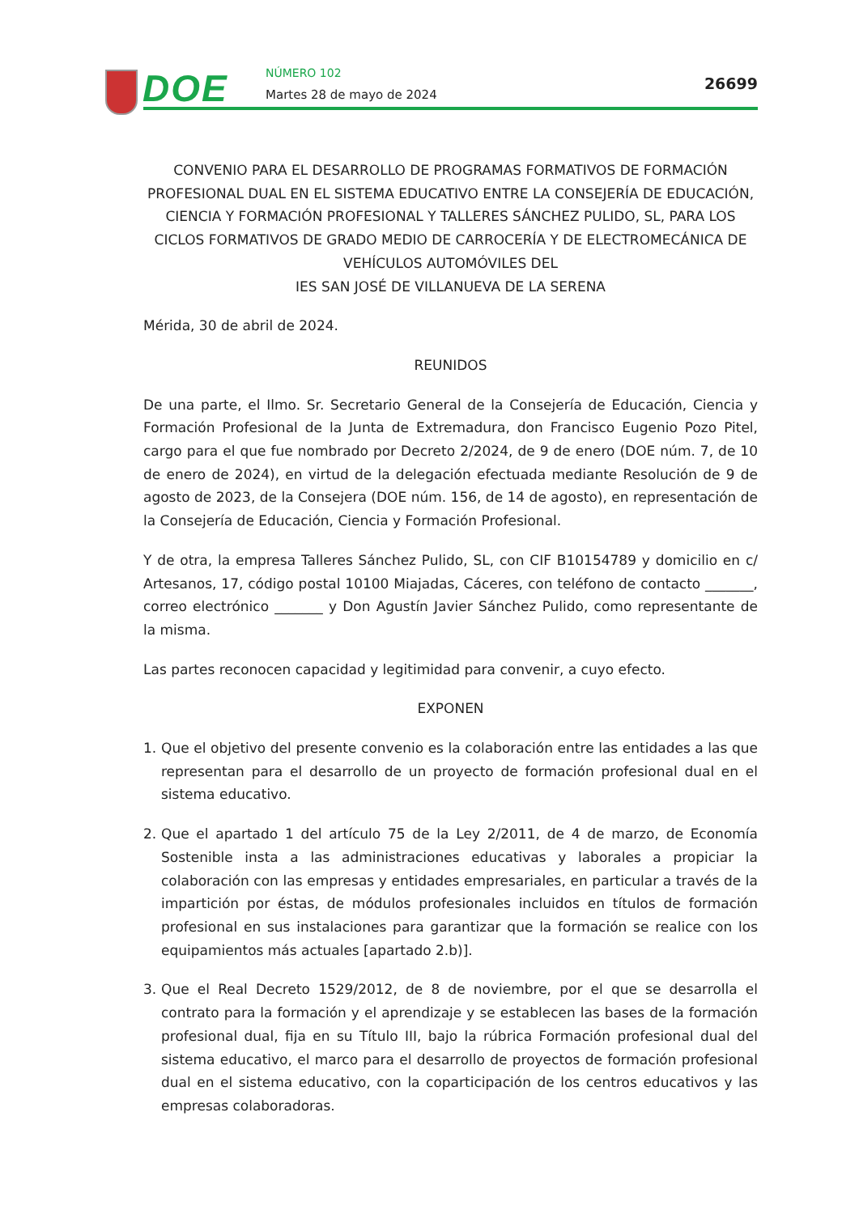DOE NÚMERO 102
Martes 28 de mayo de 2024
26699
CONVENIO PARA EL DESARROLLO DE PROGRAMAS FORMATIVOS DE FORMACIÓN PROFESIONAL DUAL EN EL SISTEMA EDUCATIVO ENTRE LA CONSEJERÍA DE EDUCACIÓN, CIENCIA Y FORMACIÓN PROFESIONAL Y TALLERES SÁNCHEZ PULIDO, SL, PARA LOS CICLOS FORMATIVOS DE GRADO MEDIO DE CARROCERÍA Y DE ELECTROMECÁNICA DE VEHÍCULOS AUTOMÓVILES DEL
IES SAN JOSÉ DE VILLANUEVA DE LA SERENA
Mérida, 30 de abril de 2024.
REUNIDOS
De una parte, el Ilmo. Sr. Secretario General de la Consejería de Educación, Ciencia y Formación Profesional de la Junta de Extremadura, don Francisco Eugenio Pozo Pitel, cargo para el que fue nombrado por Decreto 2/2024, de 9 de enero (DOE núm. 7, de 10 de enero de 2024), en virtud de la delegación efectuada mediante Resolución de 9 de agosto de 2023, de la Consejera (DOE núm. 156, de 14 de agosto), en representación de la Consejería de Educación, Ciencia y Formación Profesional.
Y de otra, la empresa Talleres Sánchez Pulido, SL, con CIF B10154789 y domicilio en c/ Artesanos, 17, código postal 10100 Miajadas, Cáceres, con teléfono de contacto _______, correo electrónico _______ y Don Agustín Javier Sánchez Pulido, como representante de la misma.
Las partes reconocen capacidad y legitimidad para convenir, a cuyo efecto.
EXPONEN
1. Que el objetivo del presente convenio es la colaboración entre las entidades a las que representan para el desarrollo de un proyecto de formación profesional dual en el sistema educativo.
2. Que el apartado 1 del artículo 75 de la Ley 2/2011, de 4 de marzo, de Economía Sostenible insta a las administraciones educativas y laborales a propiciar la colaboración con las empresas y entidades empresariales, en particular a través de la impartición por éstas, de módulos profesionales incluidos en títulos de formación profesional en sus instalaciones para garantizar que la formación se realice con los equipamientos más actuales [apartado 2.b)].
3. Que el Real Decreto 1529/2012, de 8 de noviembre, por el que se desarrolla el contrato para la formación y el aprendizaje y se establecen las bases de la formación profesional dual, fija en su Título III, bajo la rúbrica Formación profesional dual del sistema educativo, el marco para el desarrollo de proyectos de formación profesional dual en el sistema educativo, con la coparticipación de los centros educativos y las empresas colaboradoras.